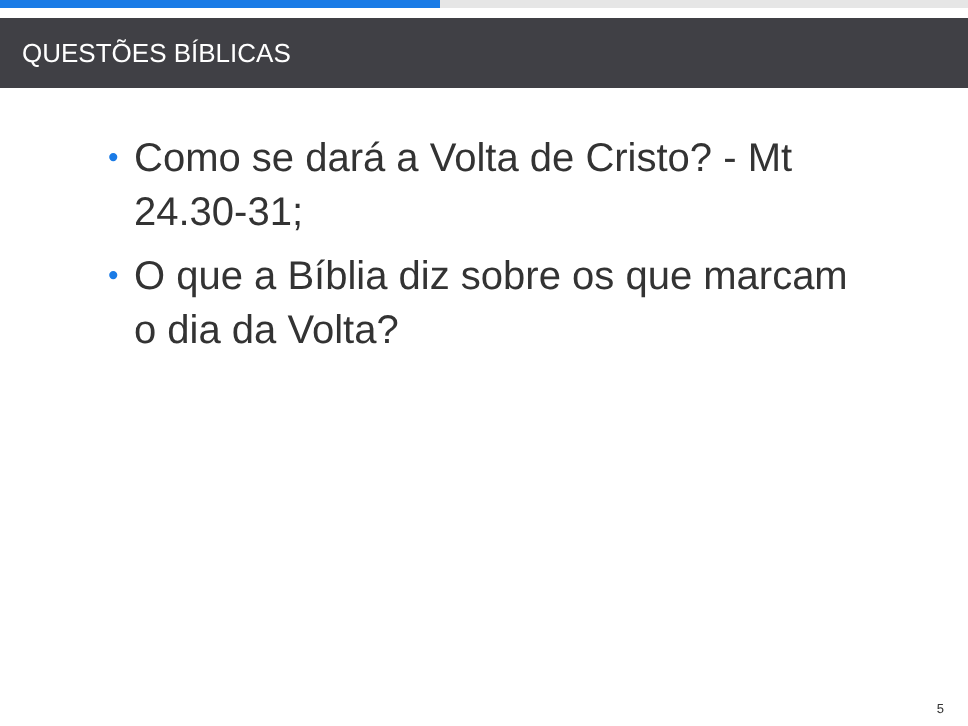QUESTÕES BÍBLICAS
• Como se dará a Volta de Cristo? - Mt 24.30-31;
• O que a Bíblia diz sobre os que marcam o dia da Volta?
5